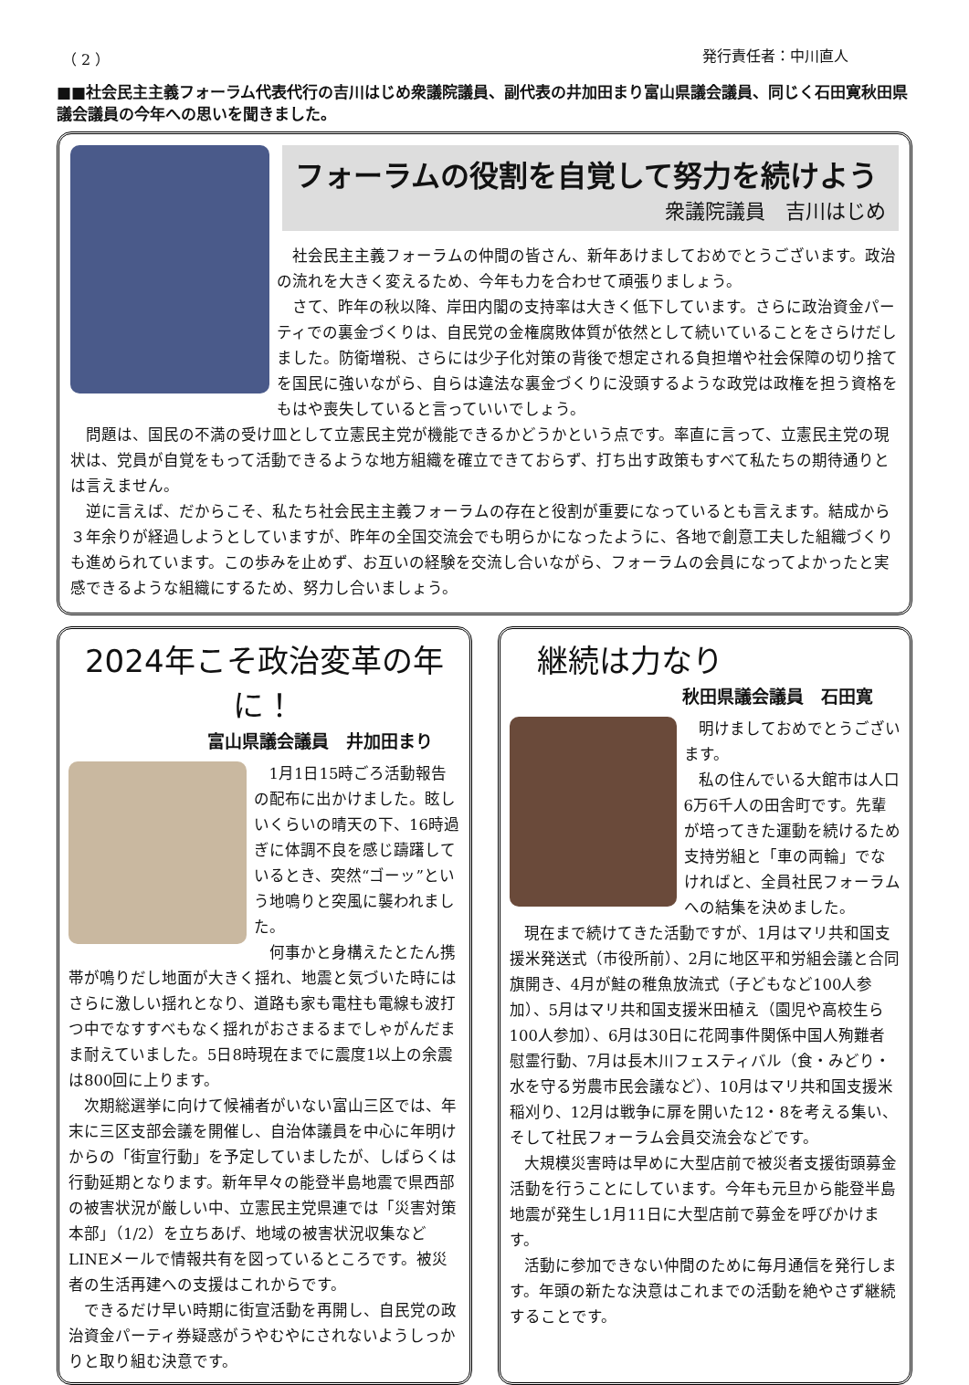（ 2 ） 発行責任者：中川直人
■■社会民主主義フォーラム代表代行の吉川はじめ衆議院議員、副代表の井加田まり富山県議会議員、同じく石田寛秋田県議会議員の今年への思いを聞きました。
フォーラムの役割を自覚して努力を続けよう
衆議院議員　吉川はじめ
社会民主主義フォーラムの仲間の皆さん、新年あけましておめでとうございます。政治の流れを大きく変えるため、今年も力を合わせて頑張りましょう。
さて、昨年の秋以降、岸田内閣の支持率は大きく低下しています。さらに政治資金パーティでの裏金づくりは、自民党の金権腐敗体質が依然として続いていることをさらけだしました。防衛増税、さらには少子化対策の背後で想定される負担増や社会保障の切り捨てを国民に強いながら、自らは違法な裏金づくりに没頭するような政党は政権を担う資格をもはや喪失していると言っていいでしょう。
問題は、国民の不満の受け皿として立憲民主党が機能できるかどうかという点です。率直に言って、立憲民主党の現状は、党員が自覚をもって活動できるような地方組織を確立できておらず、打ち出す政策もすべて私たちの期待通りとは言えません。
逆に言えば、だからこそ、私たち社会民主主義フォーラムの存在と役割が重要になっているとも言えます。結成から３年余りが経過しようとしていますが、昨年の全国交流会でも明らかになったように、各地で創意工夫した組織づくりも進められています。この歩みを止めず、お互いの経験を交流し合いながら、フォーラムの会員になってよかったと実感できるような組織にするため、努力し合いましょう。
2024年こそ政治変革の年に！
富山県議会議員　井加田まり
1月1日15時ごろ活動報告の配布に出かけました。眩しいくらいの晴天の下、16時過ぎに体調不良を感じ躊躇しているとき、突然“ゴーッ”という地鳴りと突風に襲われました。
何事かと身構えたとたん携帯が鳴りだし地面が大きく揺れ、地震と気づいた時にはさらに激しい揺れとなり、道路も家も電柱も電線も波打つ中でなすすべもなく揺れがおさまるまでしゃがんだまま耐えていました。5日8時現在までに震度1以上の余震は800回に上ります。
次期総選挙に向けて候補者がいない富山三区では、年末に三区支部会議を開催し、自治体議員を中心に年明けからの「街宣行動」を予定していましたが、しばらくは行動延期となります。新年早々の能登半島地震で県西部の被害状況が厳しい中、立憲民主党県連では「災害対策本部」（1/2）を立ちあげ、地域の被害状況収集などLINEメールで情報共有を図っているところです。被災者の生活再建への支援はこれからです。
できるだけ早い時期に街宣活動を再開し、自民党の政治資金パーティ券疑惑がうやむやにされないようしっかりと取り組む決意です。
継続は力なり
秋田県議会議員　石田寛
明けましておめでとうございます。
私の住んでいる大館市は人口6万6千人の田舎町です。先輩が培ってきた運動を続けるため支持労組と「車の両輪」でなければと、全員社民フォーラムへの結集を決めました。
現在まで続けてきた活動ですが、1月はマリ共和国支援米発送式（市役所前）、2月に地区平和労組会議と合同旗開き、4月が鮭の稚魚放流式（子どもなど100人参加）、5月はマリ共和国支援米田植え（園児や高校生ら100人参加）、6月は30日に花岡事件関係中国人殉難者慰霊行動、7月は長木川フェスティバル（食・みどり・水を守る労農市民会議など）、10月はマリ共和国支援米稲刈り、12月は戦争に扉を開いた12・8を考える集い、そして社民フォーラム会員交流会などです。
大規模災害時は早めに大型店前で被災者支援街頭募金活動を行うことにしています。今年も元旦から能登半島地震が発生し1月11日に大型店前で募金を呼びかけます。
活動に参加できない仲間のために毎月通信を発行します。年頭の新たな決意はこれまでの活動を絶やさず継続することです。